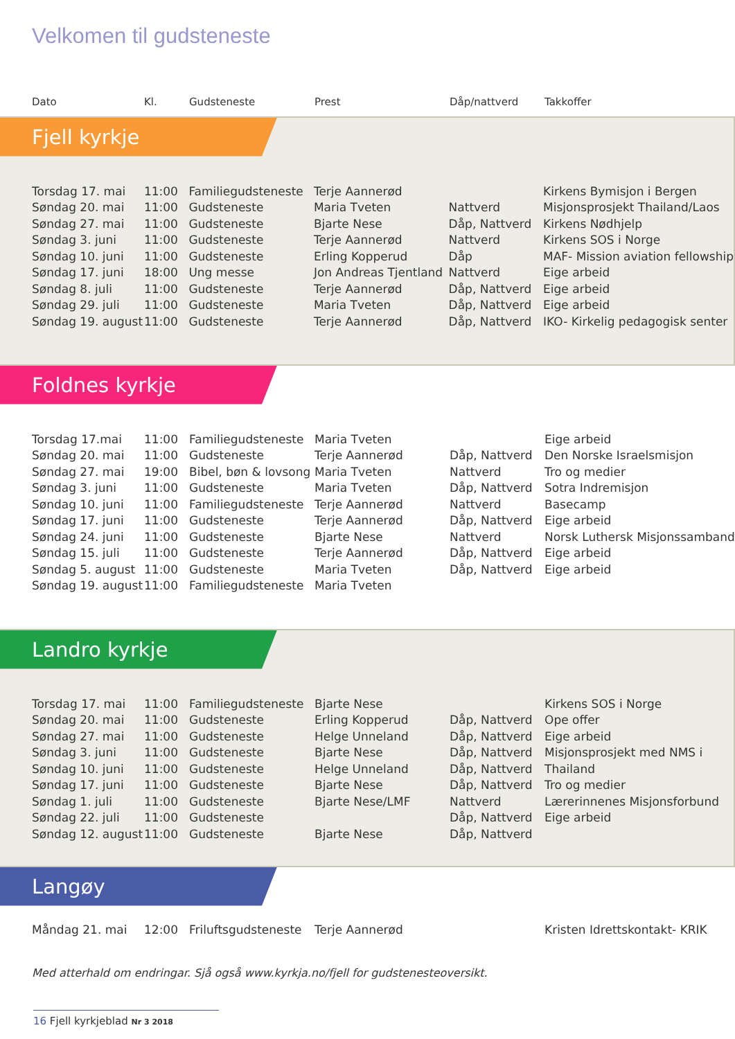Velkomen til gudsteneste
| Dato | Kl. | Gudsteneste | Prest | Dåp/nattverd | Takkoffer |
Fjell kyrkje
| Torsdag 17. mai | 11:00 | Familiegudsteneste | Terje Aannerød | | Kirkens Bymisjon i Bergen |
| Søndag 20. mai | 11:00 | Gudsteneste | Maria Tveten | Nattverd | Misjonsprosjekt Thailand/Laos |
| Søndag 27. mai | 11:00 | Gudsteneste | Bjarte Nese | Dåp, Nattverd | Kirkens Nødhjelp |
| Søndag 3. juni | 11:00 | Gudsteneste | Terje Aannerød | Nattverd | Kirkens SOS i Norge |
| Søndag 10. juni | 11:00 | Gudsteneste | Erling Kopperud | Dåp | MAF- Mission aviation fellowship |
| Søndag 17. juni | 18:00 | Ung messe | Jon Andreas Tjentland | Nattverd | Eige arbeid |
| Søndag 8. juli | 11:00 | Gudsteneste | Terje Aannerød | Dåp, Nattverd | Eige arbeid |
| Søndag 29. juli | 11:00 | Gudsteneste | Maria Tveten | Dåp, Nattverd | Eige arbeid |
| Søndag 19. august | 11:00 | Gudsteneste | Terje Aannerød | Dåp, Nattverd | IKO- Kirkelig pedagogisk senter |
Foldnes kyrkje
| Torsdag 17.mai | 11:00 | Familiegudsteneste | Maria Tveten | | Eige arbeid |
| Søndag 20. mai | 11:00 | Gudsteneste | Terje Aannerød | Dåp, Nattverd | Den Norske Israelsmisjon |
| Søndag 27. mai | 19:00 | Bibel, bøn & lovsong | Maria Tveten | Nattverd | Tro og medier |
| Søndag 3. juni | 11:00 | Gudsteneste | Maria Tveten | Dåp, Nattverd | Sotra Indremisjon |
| Søndag 10. juni | 11:00 | Familiegudsteneste | Terje Aannerød | Nattverd | Basecamp |
| Søndag 17. juni | 11:00 | Gudsteneste | Terje Aannerød | Dåp, Nattverd | Eige arbeid |
| Søndag 24. juni | 11:00 | Gudsteneste | Bjarte Nese | Nattverd | Norsk Luthersk Misjonssamband |
| Søndag 15. juli | 11:00 | Gudsteneste | Terje Aannerød | Dåp, Nattverd | Eige arbeid |
| Søndag 5. august | 11:00 | Gudsteneste | Maria Tveten | Dåp, Nattverd | Eige arbeid |
| Søndag 19. august | 11:00 | Familiegudsteneste | Maria Tveten | | |
Landro kyrkje
| Torsdag 17. mai | 11:00 | Familiegudsteneste | Bjarte Nese | | Kirkens SOS i Norge |
| Søndag 20. mai | 11:00 | Gudsteneste | Erling Kopperud | Dåp, Nattverd | Ope offer |
| Søndag 27. mai | 11:00 | Gudsteneste | Helge Unneland | Dåp, Nattverd | Eige arbeid |
| Søndag 3. juni | 11:00 | Gudsteneste | Bjarte Nese | Dåp, Nattverd | Misjonsprosjekt med NMS i |
| Søndag 10. juni | 11:00 | Gudsteneste | Helge Unneland | Dåp, Nattverd | Thailand |
| Søndag 17. juni | 11:00 | Gudsteneste | Bjarte Nese | Dåp, Nattverd | Tro og medier |
| Søndag 1. juli | 11:00 | Gudsteneste | Bjarte Nese/LMF | Nattverd | Lærerinnenes Misjonsforbund |
| Søndag 22. juli | 11:00 | Gudsteneste | | Dåp, Nattverd | Eige arbeid |
| Søndag 12. august | 11:00 | Gudsteneste | Bjarte Nese | Dåp, Nattverd | |
Langøy
| Måndag 21. mai | 12:00 | Friluftsgudsteneste | Terje Aannerød | | Kristen Idrettskontakt- KRIK |
Med atterhald om endringar. Sjå også www.kyrkja.no/fjell for gudstenesteoversikt.
16 Fjell kyrkjeblad Nr 3 2018